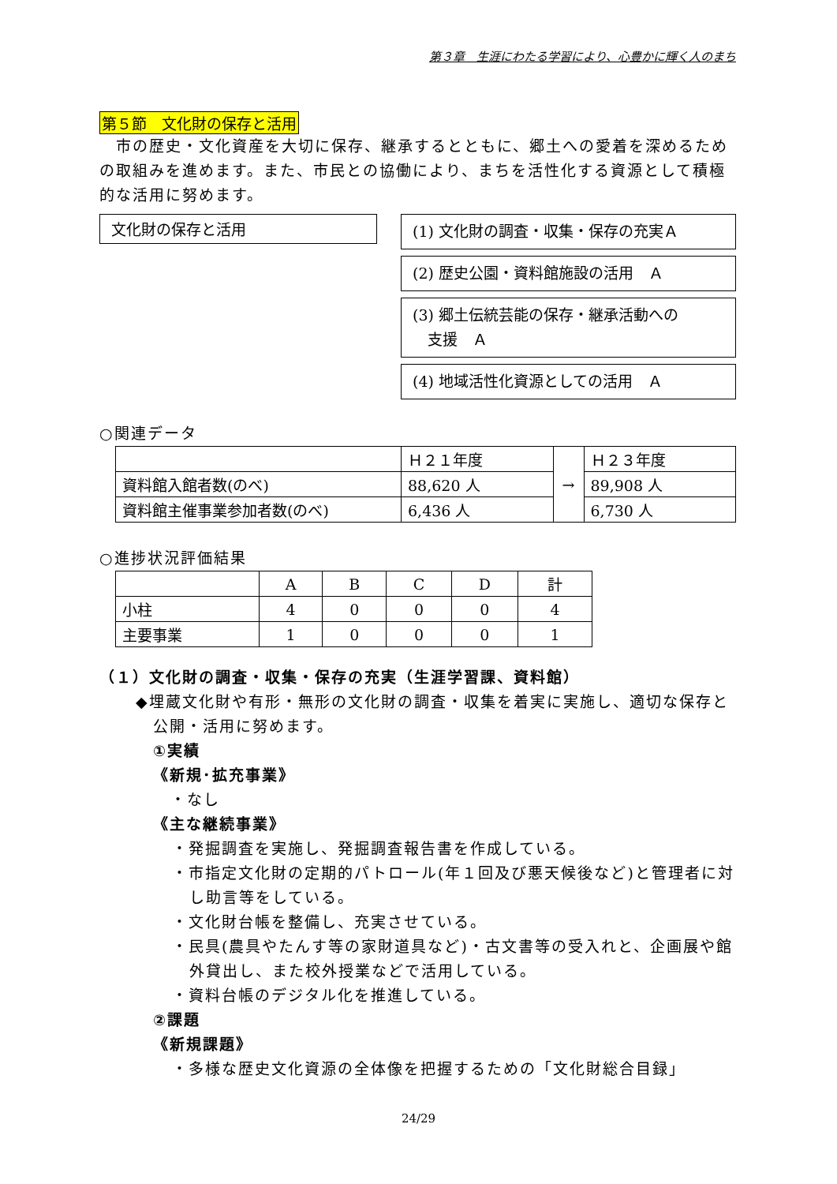第３章　生涯にわたる学習により、心豊かに輝く人のまち
第５節　文化財の保存と活用
　市の歴史・文化資産を大切に保存、継承するとともに、郷土への愛着を深めるための取組みを進めます。また、市民との協働により、まちを活性化する資源として積極的な活用に努めます。
文化財の保存と活用
(1) 文化財の調査・収集・保存の充実Ａ
(2) 歴史公園・資料館施設の活用　Ａ
(3) 郷土伝統芸能の保存・継承活動への
　支援　Ａ
(4) 地域活性化資源としての活用　Ａ
○関連データ
| | Ｈ２１年度 | → | Ｈ２３年度 |
| 資料館入館者数(のべ) | 88,620 人 | | 89,908 人 |
| 資料館主催事業参加者数(のべ) | 6,436 人 | | 6,730 人 |
○進捗状況評価結果
| | A | B | C | D | 計 |
| --- | --- | --- | --- | --- | --- |
| 小柱 | 4 | 0 | 0 | 0 | 4 |
| 主要事業 | 1 | 0 | 0 | 0 | 1 |
（１）文化財の調査・収集・保存の充実（生涯学習課、資料館）
◆埋蔵文化財や有形・無形の文化財の調査・収集を着実に実施し、適切な保存と公開・活用に努めます。
①実績
《新規･拡充事業》
・なし
《主な継続事業》
・発掘調査を実施し、発掘調査報告書を作成している。
・市指定文化財の定期的パトロール(年１回及び悪天候後など)と管理者に対し助言等をしている。
・文化財台帳を整備し、充実させている。
・民具(農具やたんす等の家財道具など)・古文書等の受入れと、企画展や館外貸出し、また校外授業などで活用している。
・資料台帳のデジタル化を推進している。
②課題
《新規課題》
・多様な歴史文化資源の全体像を把握するための「文化財総合目録」
24/29